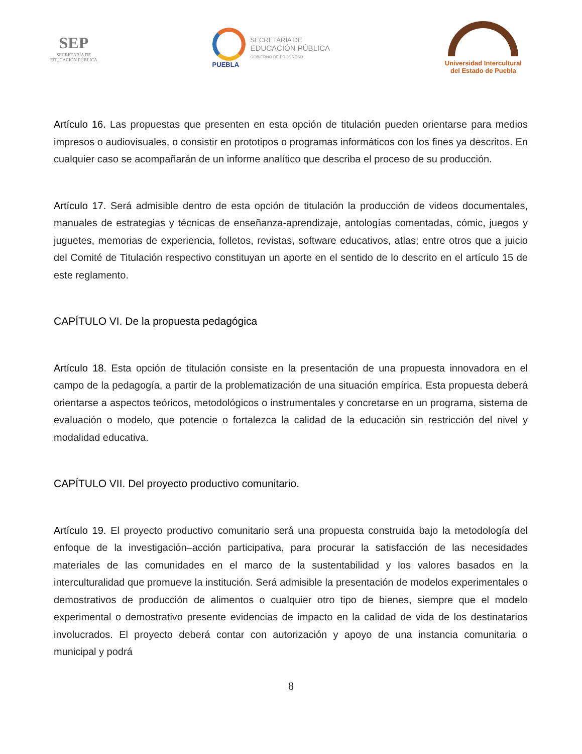SEP
SECRETARÍA DE
EDUCACIÓN PÚBLICA
PUEBLA
SECRETARÍA DE
EDUCACIÓN PÚBLICA
GOBIERNO DE PROGRESO
Universidad Intercultural
del Estado de Puebla
Artículo 16. Las propuestas que presenten en esta opción de titulación pueden orientarse para medios impresos o audiovisuales, o consistir en prototipos o programas informáticos con los fines ya descritos. En cualquier caso se acompañarán de un informe analítico que describa el proceso de su producción.
Artículo 17. Será admisible dentro de esta opción de titulación la producción de videos documentales, manuales de estrategias y técnicas de enseñanza-aprendizaje, antologías comentadas, cómic, juegos y juguetes, memorias de experiencia, folletos, revistas, software educativos, atlas; entre otros que a juicio del Comité de Titulación respectivo constituyan un aporte en el sentido de lo descrito en el artículo 15 de este reglamento.
CAPÍTULO VI. De la propuesta pedagógica
Artículo 18. Esta opción de titulación consiste en la presentación de una propuesta innovadora en el campo de la pedagogía, a partir de la problematización de una situación empírica. Esta propuesta deberá orientarse a aspectos teóricos, metodológicos o instrumentales y concretarse en un programa, sistema de evaluación o modelo, que potencie o fortalezca la calidad de la educación sin restricción del nivel y modalidad educativa.
CAPÍTULO VII. Del proyecto productivo comunitario.
Artículo 19. El proyecto productivo comunitario será una propuesta construida bajo la metodología del enfoque de la investigación–acción participativa, para procurar la satisfacción de las necesidades materiales de las comunidades en el marco de la sustentabilidad y los valores basados en la interculturalidad que promueve la institución. Será admisible la presentación de modelos experimentales o demostrativos de producción de alimentos o cualquier otro tipo de bienes, siempre que el modelo experimental o demostrativo presente evidencias de impacto en la calidad de vida de los destinatarios involucrados. El proyecto deberá contar con autorización y apoyo de una instancia comunitaria o municipal y podrá
8